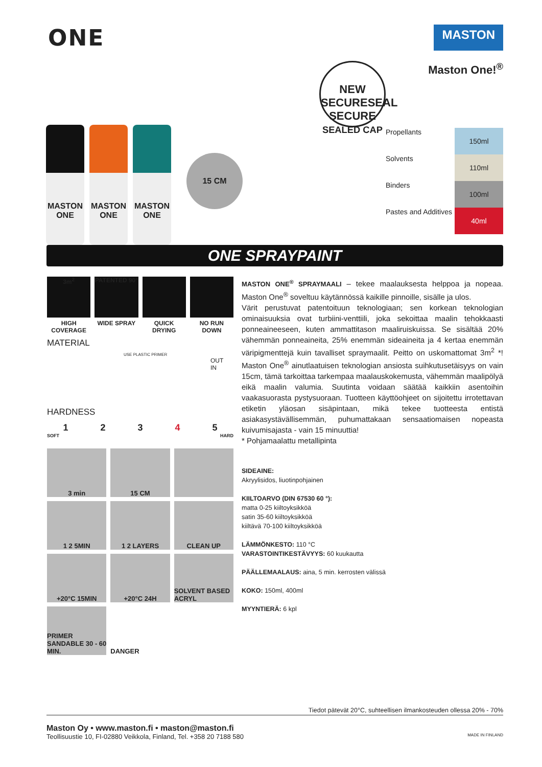ONE
MASTON
MASTON
ONE
MASTON
ONE
MASTON
ONE
15 CM
NEW SECURESEAL
SECURE
SEALED CAP
Maston One!<sup>®</sup>
Propellants 150ml
Solvents 110ml
Binders 100ml
Pastes and Additives 40ml
ONE SPRAYPAINT
3m<sup>2</sup>
HIGH COVERAGE
PATENTED 90°
WIDE SPRAY
QUICK DRYING
NO RUN DOWN
MATERIAL
USE PLASTIC PRIMER
OUT
IN
HARDNESS
12345
SOFT HARD
3 min
15 CM
1 2 5MIN
1 2 LAYERS
CLEAN UP
+20°C 15MIN
+20°C 24H
SOLVENT BASED ACRYL
PRIMER SANDABLE 30 - 60 MIN.
DANGER
MASTON ONE<sup>®</sup> SPRAYMAALI – tekee maalauksesta helppoa ja nopeaa. Maston One<sup>®</sup> soveltuu käytännössä kaikille pinnoille, sisälle ja ulos.
Värit perustuvat patentoituun teknologiaan; sen korkean teknologian ominaisuuksia ovat turbiini-venttiili, joka sekoittaa maalin tehokkaasti ponneaineeseen, kuten ammattitason maaliruiskuissa. Se sisältää 20% vähemmän ponneaineita, 25% enemmän sideaineita ja 4 kertaa enemmän väripigmenttejä kuin tavalliset spraymaalit. Peitto on uskomattomat 3m<sup>2</sup> *! Maston One<sup>®</sup> ainutlaatuisen teknologian ansiosta suihkutusetäisyys on vain 15cm, tämä tarkoittaa tarkempaa maalauskokemusta, vähemmän maalipölyä eikä maalin valumia. Suutinta voidaan säätää kaikkiin asentoihin vaakasuorasta pystysuoraan. Tuotteen käyttöohjeet on sijoitettu irrotettavan etiketin yläosan sisäpintaan, mikä tekee tuotteesta entistä asiakasystävällisemmän, puhumattakaan sensaatiomaisen nopeasta kuivumisajasta - vain 15 minuuttia!
* Pohjamaalattu metallipinta
SIDEAINE:
Akryylisidos, liuotinpohjainen
KIILTOARVO (DIN 67530 60 °):
matta 0-25 kiiltoyksikköä
satin 35-60 kiiltoyksikköä
kiiltävä 70-100 kiiltoyksikköä
LÄMMÖNKESTO: 110 °C
VARASTOINTIKESTÄVYYS: 60 kuukautta
PÄÄLLEMAALAUS: aina, 5 min. kerrosten välissä
KOKO: 150ml, 400ml
MYYNTIERÄ: 6 kpl
Tiedot pätevät 20°C, suhteellisen ilmankosteuden ollessa 20% - 70%
Maston Oy • www.maston.fi • maston@maston.fi
Teollisuustie 10, FI-02880 Veikkola, Finland, Tel. +358 20 7188 580 MADE IN FINLAND